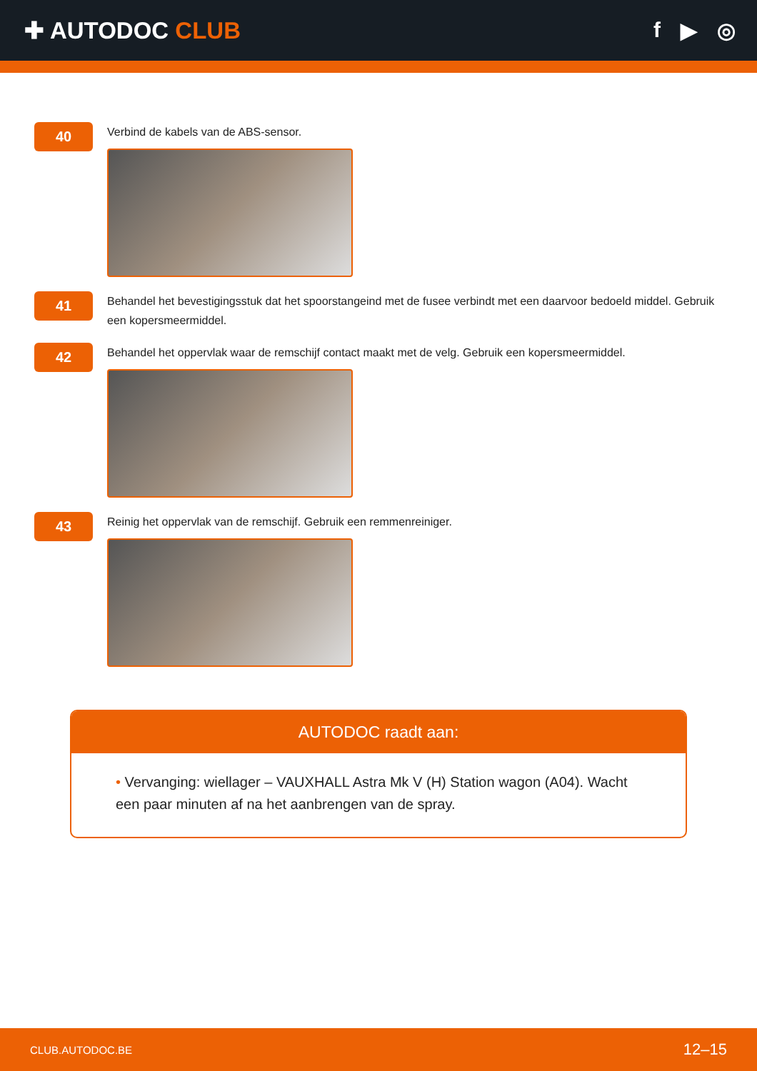✚ AUTODOC CLUB f ▶ ◎
40
Verbind de kabels van de ABS-sensor.
41
Behandel het bevestigingsstuk dat het spoorstangeind met de fusee verbindt met een daarvoor bedoeld middel. Gebruik een kopersmeermiddel.
42
Behandel het oppervlak waar de remschijf contact maakt met de velg. Gebruik een kopersmeermiddel.
43
Reinig het oppervlak van de remschijf. Gebruik een remmenreiniger.
AUTODOC raadt aan:
• Vervanging: wiellager – VAUXHALL Astra Mk V (H) Station wagon (A04). Wacht een paar minuten af na het aanbrengen van de spray.
CLUB.AUTODOC.BE 12–15